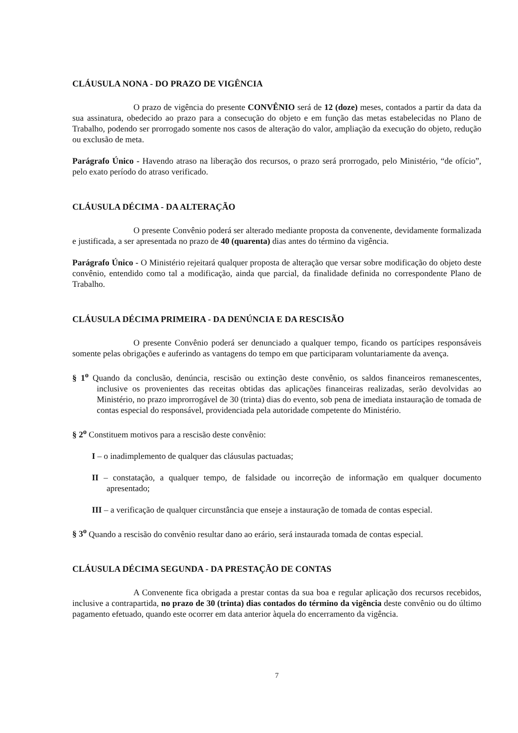CLÁUSULA NONA - DO PRAZO DE VIGÊNCIA
O prazo de vigência do presente CONVÊNIO será de 12 (doze) meses, contados a partir da data da sua assinatura, obedecido ao prazo para a consecução do objeto e em função das metas estabelecidas no Plano de Trabalho, podendo ser prorrogado somente nos casos de alteração do valor, ampliação da execução do objeto, redução ou exclusão de meta.
Parágrafo Único - Havendo atraso na liberação dos recursos, o prazo será prorrogado, pelo Ministério, “de ofício”, pelo exato período do atraso verificado.
CLÁUSULA DÉCIMA - DA ALTERAÇÃO
O presente Convênio poderá ser alterado mediante proposta da convenente, devidamente formalizada e justificada, a ser apresentada no prazo de 40 (quarenta) dias antes do término da vigência.
Parágrafo Único - O Ministério rejeitará qualquer proposta de alteração que versar sobre modificação do objeto deste convênio, entendido como tal a modificação, ainda que parcial, da finalidade definida no correspondente Plano de Trabalho.
CLÁUSULA DÉCIMA PRIMEIRA - DA DENÚNCIA E DA RESCISÃO
O presente Convênio poderá ser denunciado a qualquer tempo, ficando os partícipes responsáveis somente pelas obrigações e auferindo as vantagens do tempo em que participaram voluntariamente da avença.
§ 1<sup>o</sup> Quando da conclusão, denúncia, rescisão ou extinção deste convênio, os saldos financeiros remanescentes, inclusive os provenientes das receitas obtidas das aplicações financeiras realizadas, serão devolvidas ao Ministério, no prazo improrrogável de 30 (trinta) dias do evento, sob pena de imediata instauração de tomada de contas especial do responsável, providenciada pela autoridade competente do Ministério.
§ 2<sup>o</sup> Constituem motivos para a rescisão deste convênio:
I – o inadimplemento de qualquer das cláusulas pactuadas;
II – constatação, a qualquer tempo, de falsidade ou incorreção de informação em qualquer documento apresentado;
III – a verificação de qualquer circunstância que enseje a instauração de tomada de contas especial.
§ 3<sup>o</sup> Quando a rescisão do convênio resultar dano ao erário, será instaurada tomada de contas especial.
CLÁUSULA DÉCIMA SEGUNDA - DA PRESTAÇÃO DE CONTAS
A Convenente fica obrigada a prestar contas da sua boa e regular aplicação dos recursos recebidos, inclusive a contrapartida, no prazo de 30 (trinta) dias contados do término da vigência deste convênio ou do último pagamento efetuado, quando este ocorrer em data anterior àquela do encerramento da vigência.
7